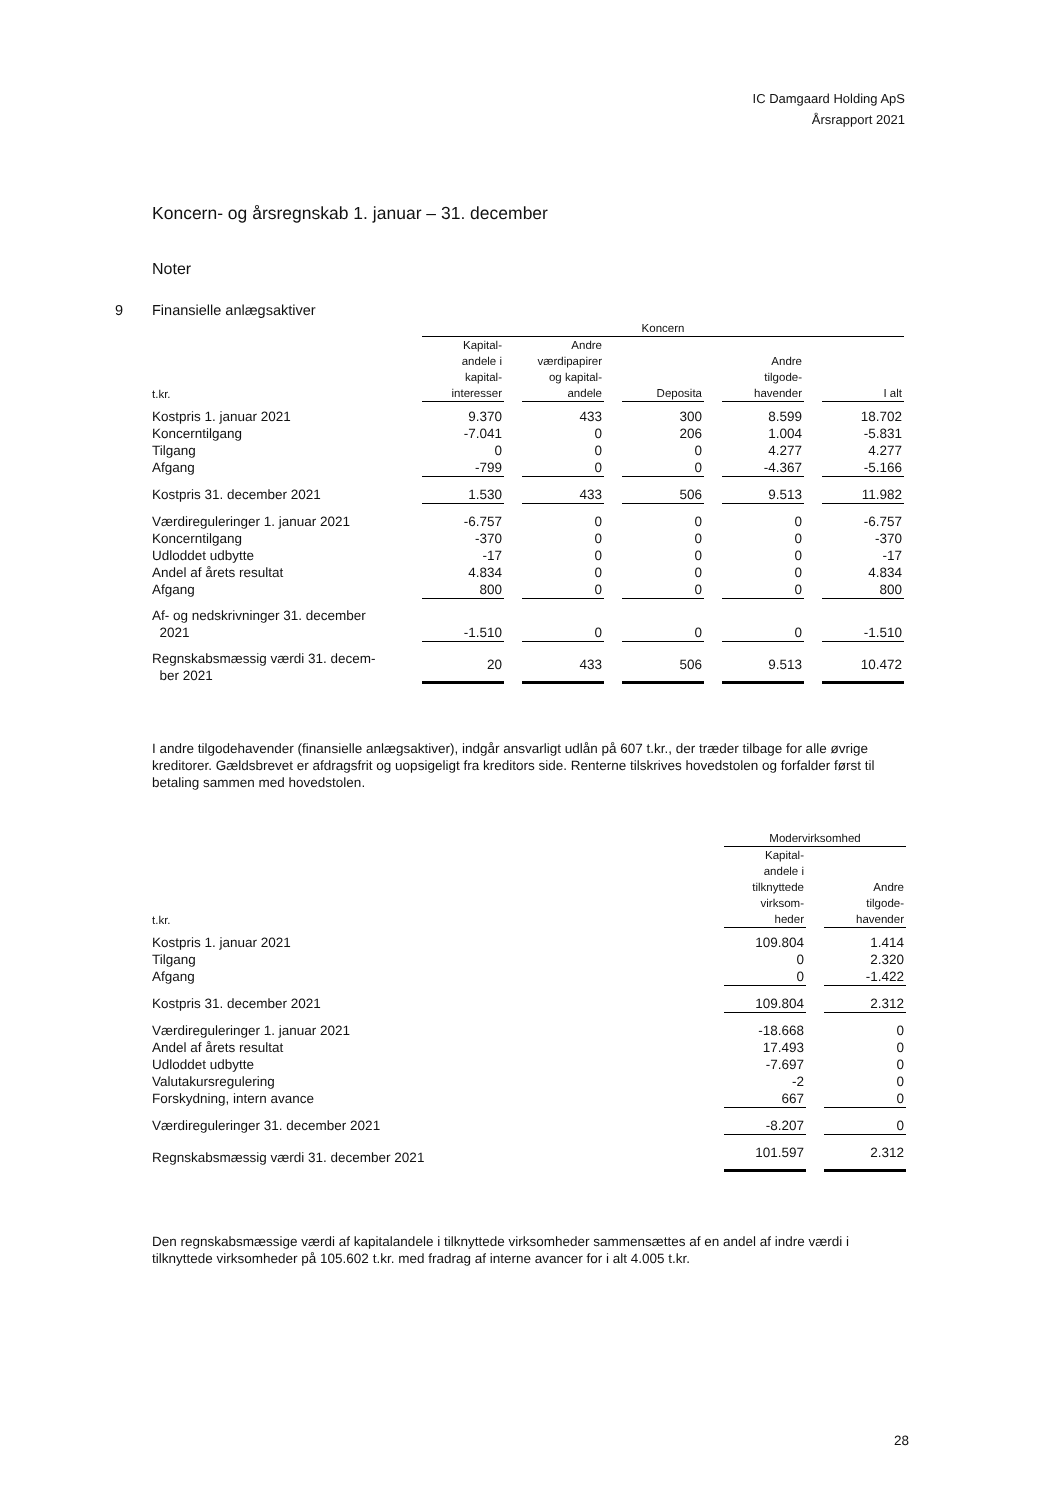IC Damgaard Holding ApS
Årsrapport 2021
Koncern- og årsregnskab 1. januar – 31. december
Noter
9 Finansielle anlægsaktiver
| | Koncern | | | | |
| --- | --- | --- | --- | --- | --- |
| t.kr. | Kapital- andele i kapital- interesser | Andre værdipapirer og kapital- andele | Deposita | Andre tilgode- havender | I alt |
| Kostpris 1. januar 2021 | 9.370 | 433 | 300 | 8.599 | 18.702 |
| Koncerntilgang | -7.041 | 0 | 206 | 1.004 | -5.831 |
| Tilgang | 0 | 0 | 0 | 4.277 | 4.277 |
| Afgang | -799 | 0 | 0 | -4.367 | -5.166 |
| Kostpris 31. december 2021 | 1.530 | 433 | 506 | 9.513 | 11.982 |
| Værdireguleringer 1. januar 2021 | -6.757 | 0 | 0 | 0 | -6.757 |
| Koncerntilgang | -370 | 0 | 0 | 0 | -370 |
| Udloddet udbytte | -17 | 0 | 0 | 0 | -17 |
| Andel af årets resultat | 4.834 | 0 | 0 | 0 | 4.834 |
| Afgang | 800 | 0 | 0 | 0 | 800 |
| Af- og nedskrivninger 31. december 2021 | -1.510 | 0 | 0 | 0 | -1.510 |
| Regnskabsmæssig værdi 31. decem- ber 2021 | 20 | 433 | 506 | 9.513 | 10.472 |
I andre tilgodehavender (finansielle anlægsaktiver), indgår ansvarligt udlån på 607 t.kr., der træder tilbage for alle øvrige kreditorer. Gældsbrevet er afdragsfrit og uopsigeligt fra kreditors side. Renterne tilskrives hovedstolen og forfalder først til betaling sammen med hovedstolen.
| | Modervirksomhed | |
| --- | --- | --- |
| t.kr. | Kapital- andele i tilknyttede virksom- heder | Andre tilgode- havender |
| Kostpris 1. januar 2021 | 109.804 | 1.414 |
| Tilgang | 0 | 2.320 |
| Afgang | 0 | -1.422 |
| Kostpris 31. december 2021 | 109.804 | 2.312 |
| Værdireguleringer 1. januar 2021 | -18.668 | 0 |
| Andel af årets resultat | 17.493 | 0 |
| Udloddet udbytte | -7.697 | 0 |
| Valutakursregulering | -2 | 0 |
| Forskydning, intern avance | 667 | 0 |
| Værdireguleringer 31. december 2021 | -8.207 | 0 |
| Regnskabsmæssig værdi 31. december 2021 | 101.597 | 2.312 |
Den regnskabsmæssige værdi af kapitalandele i tilknyttede virksomheder sammensættes af en andel af indre værdi i tilknyttede virksomheder på 105.602 t.kr. med fradrag af interne avancer for i alt 4.005 t.kr.
28